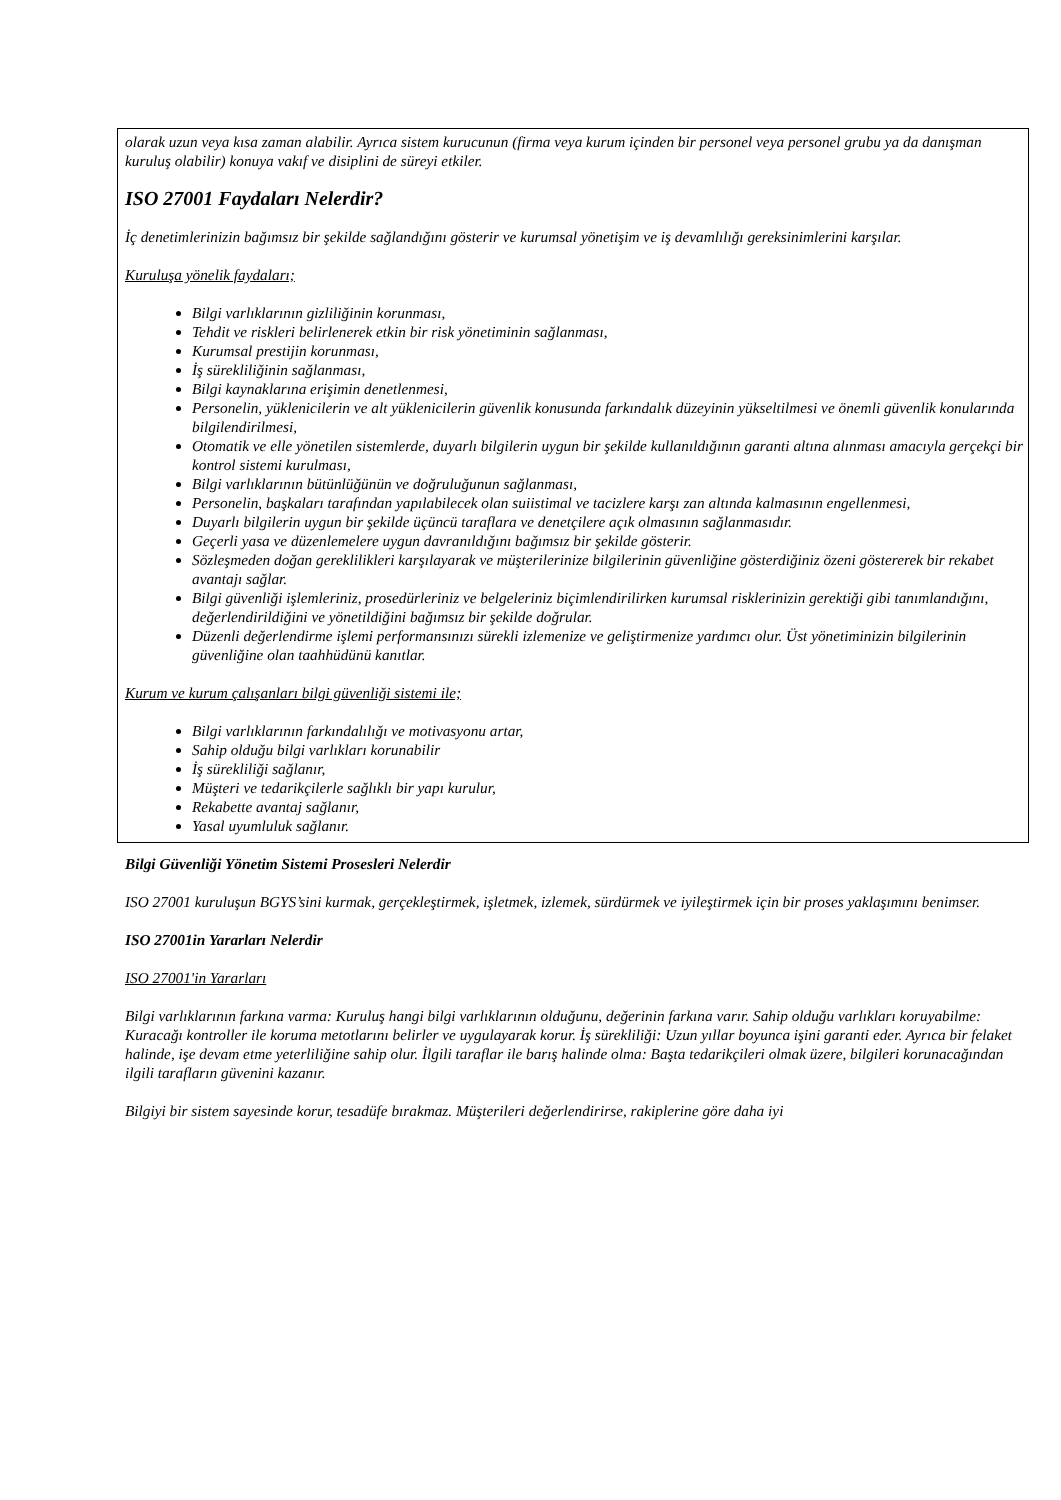olarak uzun veya kısa zaman alabilir. Ayrıca sistem kurucunun (firma veya kurum içinden bir personel veya personel grubu ya da danışman kuruluş olabilir) konuya vakıf ve disiplini de süreyi etkiler.
ISO 27001 Faydaları Nelerdir?
İç denetimlerinizin bağımsız bir şekilde sağlandığını gösterir ve kurumsal yönetişim ve iş devamlılığı gereksinimlerini karşılar.
Kuruluşa yönelik faydaları;
Bilgi varlıklarının gizliliğinin korunması,
Tehdit ve riskleri belirlenerek etkin bir risk yönetiminin sağlanması,
Kurumsal prestijin korunması,
İş sürekliliğinin sağlanması,
Bilgi kaynaklarına erişimin denetlenmesi,
Personelin, yüklenicilerin ve alt yüklenicilerin güvenlik konusunda farkındalık düzeyinin yükseltilmesi ve önemli güvenlik konularında bilgilendirilmesi,
Otomatik ve elle yönetilen sistemlerde, duyarlı bilgilerin uygun bir şekilde kullanıldığının garanti altına alınması amacıyla gerçekçi bir kontrol sistemi kurulması,
Bilgi varlıklarının bütünlüğünün ve doğruluğunun sağlanması,
Personelin, başkaları tarafından yapılabilecek olan suiistimal ve tacizlere karşı zan altında kalmasının engellenmesi,
Duyarlı bilgilerin uygun bir şekilde üçüncü taraflara ve denetçilere açık olmasının sağlanmasıdır.
Geçerli yasa ve düzenlemelere uygun davranıldığını bağımsız bir şekilde gösterir.
Sözleşmeden doğan gereklilikleri karşılayarak ve müşterilerinize bilgilerinin güvenliğine gösterdiğiniz özeni göstererek bir rekabet avantajı sağlar.
Bilgi güvenliği işlemleriniz, prosedürleriniz ve belgeleriniz biçimlendirilirken kurumsal risklerinizin gerektiği gibi tanımlandığını, değerlendirildiğini ve yönetildiğini bağımsız bir şekilde doğrular.
Düzenli değerlendirme işlemi performansınızı sürekli izlemenize ve geliştirmenize yardımcı olur. Üst yönetiminizin bilgilerinin güvenliğine olan taahhüdünü kanıtlar.
Kurum ve kurum çalışanları bilgi güvenliği sistemi ile;
Bilgi varlıklarının farkındalılığı ve motivasyonu artar,
Sahip olduğu bilgi varlıkları korunabilir
İş sürekliliği sağlanır,
Müşteri ve tedarikçilerle sağlıklı bir yapı kurulur,
Rekabette avantaj sağlanır,
Yasal uyumluluk sağlanır.
Bilgi Güvenliği Yönetim Sistemi Prosesleri Nelerdir
ISO 27001 kuruluşun BGYS’sini kurmak, gerçekleştirmek, işletmek, izlemek, sürdürmek ve iyileştirmek için bir proses yaklaşımını benimser.
ISO 27001in Yararları Nelerdir
ISO 27001'in Yararları
Bilgi varlıklarının farkına varma: Kuruluş hangi bilgi varlıklarının olduğunu, değerinin farkına varır. Sahip olduğu varlıkları koruyabilme: Kuracağı kontroller ile koruma metotlarını belirler ve uygulayarak korur. İş sürekliliği: Uzun yıllar boyunca işini garanti eder. Ayrıca bir felaket halinde, işe devam etme yeterliliğine sahip olur. İlgili taraflar ile barış halinde olma: Başta tedarikçileri olmak üzere, bilgileri korunacağından ilgili tarafların güvenini kazanır.
Bilgiyi bir sistem sayesinde korur, tesadüfe bırakmaz. Müşterileri değerlendirirse, rakiplerine göre daha iyi